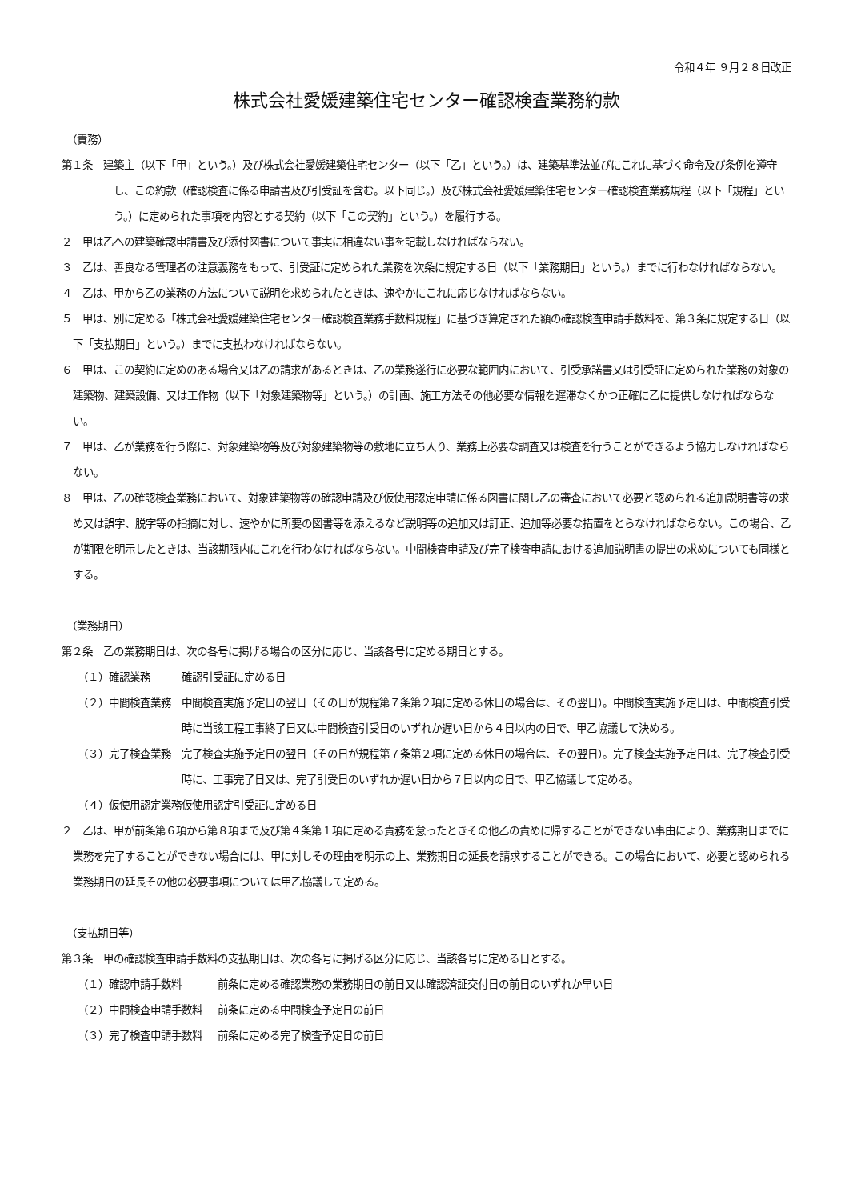令和４年 ９月２８日改正
株式会社愛媛建築住宅センター確認検査業務約款
（責務）
第１条　建築主（以下「甲」という。）及び株式会社愛媛建築住宅センター（以下「乙」という。）は、建築基準法並びにこれに基づく命令及び条例を遵守し、この約款（確認検査に係る申請書及び引受証を含む。以下同じ。）及び株式会社愛媛建築住宅センター確認検査業務規程（以下「規程」という。）に定められた事項を内容とする契約（以下「この契約」という。）を履行する。
２　甲は乙への建築確認申請書及び添付図書について事実に相違ない事を記載しなければならない。
３　乙は、善良なる管理者の注意義務をもって、引受証に定められた業務を次条に規定する日（以下「業務期日」という。）までに行わなければならない。
４　乙は、甲から乙の業務の方法について説明を求められたときは、速やかにこれに応じなければならない。
５　甲は、別に定める「株式会社愛媛建築住宅センター確認検査業務手数料規程」に基づき算定された額の確認検査申請手数料を、第３条に規定する日（以下「支払期日」という。）までに支払わなければならない。
６　甲は、この契約に定めのある場合又は乙の請求があるときは、乙の業務遂行に必要な範囲内において、引受承諾書又は引受証に定められた業務の対象の建築物、建築設備、又は工作物（以下「対象建築物等」という。）の計画、施工方法その他必要な情報を遅滞なくかつ正確に乙に提供しなければならない。
７　甲は、乙が業務を行う際に、対象建築物等及び対象建築物等の敷地に立ち入り、業務上必要な調査又は検査を行うことができるよう協力しなければならない。
８　甲は、乙の確認検査業務において、対象建築物等の確認申請及び仮使用認定申請に係る図書に関し乙の審査において必要と認められる追加説明書等の求め又は誤字、脱字等の指摘に対し、速やかに所要の図書等を添えるなど説明等の追加又は訂正、追加等必要な措置をとらなければならない。この場合、乙が期限を明示したときは、当該期限内にこれを行わなければならない。中間検査申請及び完了検査申請における追加説明書の提出の求めについても同様とする。
（業務期日）
第２条　乙の業務期日は、次の各号に掲げる場合の区分に応じ、当該各号に定める期日とする。
（１）確認業務 確認引受証に定める日
（２）中間検査業務 中間検査実施予定日の翌日（その日が規程第７条第２項に定める休日の場合は、その翌日）。中間検査実施予定日は、中間検査引受時に当該工程工事終了日又は中間検査引受日のいずれか遅い日から４日以内の日で、甲乙協議して決める。
（３）完了検査業務 完了検査実施予定日の翌日（その日が規程第７条第２項に定める休日の場合は、その翌日）。完了検査実施予定日は、完了検査引受時に、工事完了日又は、完了引受日のいずれか遅い日から７日以内の日で、甲乙協議して定める。
（４）仮使用認定業務 仮使用認定引受証に定める日
２　乙は、甲が前条第６項から第８項まで及び第４条第１項に定める責務を怠ったときその他乙の責めに帰することができない事由により、業務期日までに業務を完了することができない場合には、甲に対しその理由を明示の上、業務期日の延長を請求することができる。この場合において、必要と認められる業務期日の延長その他の必要事項については甲乙協議して定める。
（支払期日等）
第３条　甲の確認検査申請手数料の支払期日は、次の各号に掲げる区分に応じ、当該各号に定める日とする。
（１）確認申請手数料 前条に定める確認業務の業務期日の前日又は確認済証交付日の前日のいずれか早い日
（２）中間検査申請手数料 前条に定める中間検査予定日の前日
（３）完了検査申請手数料 前条に定める完了検査予定日の前日